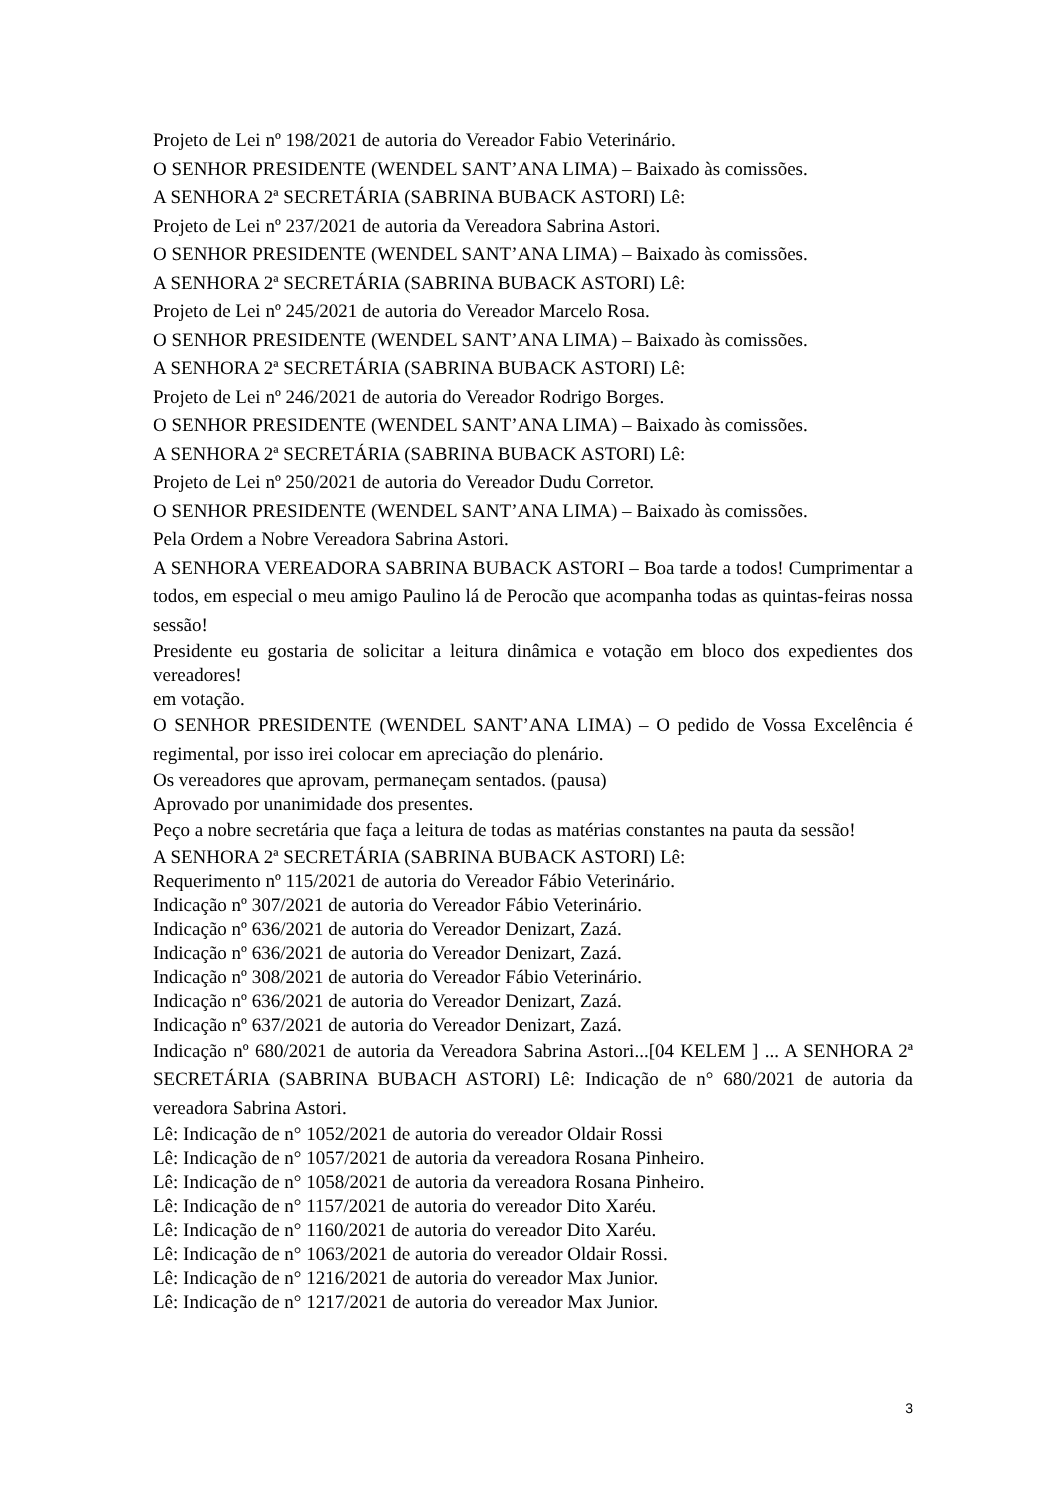Projeto de Lei nº 198/2021 de autoria do Vereador Fabio Veterinário.
O SENHOR PRESIDENTE (WENDEL SANT’ANA LIMA) – Baixado às comissões.
A SENHORA 2ª SECRETÁRIA (SABRINA BUBACK ASTORI) Lê:
Projeto de Lei nº 237/2021 de autoria da Vereadora Sabrina Astori.
O SENHOR PRESIDENTE (WENDEL SANT’ANA LIMA) – Baixado às comissões.
A SENHORA 2ª SECRETÁRIA (SABRINA BUBACK ASTORI) Lê:
Projeto de Lei nº 245/2021 de autoria do Vereador Marcelo Rosa.
O SENHOR PRESIDENTE (WENDEL SANT’ANA LIMA) – Baixado às comissões.
A SENHORA 2ª SECRETÁRIA (SABRINA BUBACK ASTORI) Lê:
Projeto de Lei nº 246/2021 de autoria do Vereador Rodrigo Borges.
O SENHOR PRESIDENTE (WENDEL SANT’ANA LIMA) – Baixado às comissões.
A SENHORA 2ª SECRETÁRIA (SABRINA BUBACK ASTORI) Lê:
Projeto de Lei nº 250/2021 de autoria do Vereador Dudu Corretor.
O SENHOR PRESIDENTE (WENDEL SANT’ANA LIMA) – Baixado às comissões.
Pela Ordem a Nobre Vereadora Sabrina Astori.
A SENHORA VEREADORA SABRINA BUBACK ASTORI – Boa tarde a todos! Cumprimentar a todos, em especial o meu amigo Paulino lá de Perocão que acompanha todas as quintas-feiras nossa sessão!
Presidente eu gostaria de solicitar a leitura dinâmica e votação em bloco dos expedientes dos vereadores!
em votação.
O SENHOR PRESIDENTE (WENDEL SANT’ANA LIMA) – O pedido de Vossa Excelência é regimental, por isso irei colocar em apreciação do plenário.
Os vereadores que aprovam, permaneçam sentados. (pausa)
Aprovado por unanimidade dos presentes.
Peço a nobre secretária que faça a leitura de todas as matérias constantes na pauta da sessão!
A SENHORA 2ª SECRETÁRIA (SABRINA BUBACK ASTORI) Lê:
Requerimento nº 115/2021 de autoria do Vereador Fábio Veterinário.
Indicação nº 307/2021 de autoria do Vereador Fábio Veterinário.
Indicação nº 636/2021 de autoria do Vereador Denizart, Zazá.
Indicação nº 636/2021 de autoria do Vereador Denizart, Zazá.
Indicação nº 308/2021 de autoria do Vereador Fábio Veterinário.
Indicação nº 636/2021 de autoria do Vereador Denizart, Zazá.
Indicação nº 637/2021 de autoria do Vereador Denizart, Zazá.
Indicação nº 680/2021 de autoria da Vereadora Sabrina Astori...[04 KELEM ] ... A SENHORA 2ª SECRETÁRIA (SABRINA BUBACH ASTORI) Lê: Indicação de n° 680/2021 de autoria da vereadora Sabrina Astori.
Lê: Indicação de n° 1052/2021 de autoria do vereador Oldair Rossi
Lê: Indicação de n° 1057/2021 de autoria da vereadora Rosana Pinheiro.
Lê: Indicação de n° 1058/2021 de autoria da vereadora Rosana Pinheiro.
Lê: Indicação de n° 1157/2021 de autoria do vereador Dito Xaréu.
Lê: Indicação de n° 1160/2021 de autoria do vereador Dito Xaréu.
Lê: Indicação de n° 1063/2021 de autoria do vereador Oldair Rossi.
Lê: Indicação de n° 1216/2021 de autoria do vereador Max Junior.
Lê: Indicação de n° 1217/2021 de autoria do vereador Max Junior.
3